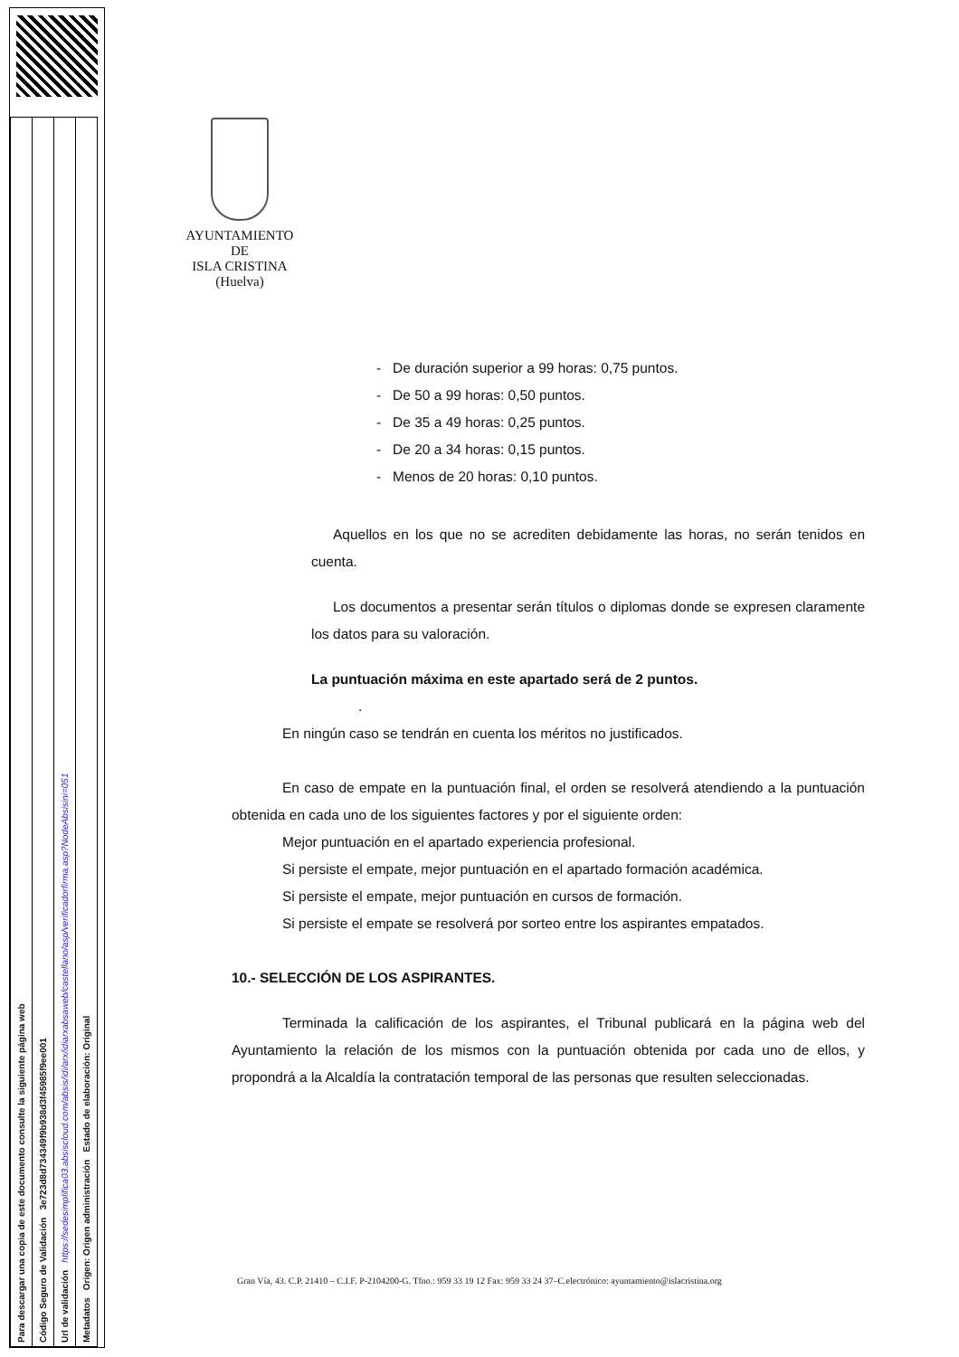| Para descargar una copia de este documento consulte la siguiente página web |
| Código Seguro de Validación 3e723d8d734349f9b938d3f45985f9ee001 |
| Url de validación https://sedesimplifica03.absiscloud.com/absis/idi/arx/idiarxabsaweb/castellano/asp/verificadorfirma.asp?NodeAbsisini=051 |
| Metadatos Origen: Origen administración Estado de elaboración: Original |
AYUNTAMIENTO
DE
ISLA CRISTINA
(Huelva)
- De duración superior a 99 horas: 0,75 puntos.
- De 50 a 99 horas: 0,50 puntos.
- De 35 a 49 horas: 0,25 puntos.
- De 20 a 34 horas: 0,15 puntos.
- Menos de 20 horas: 0,10 puntos.
Aquellos en los que no se acrediten debidamente las horas, no serán tenidos en cuenta.
Los documentos a presentar serán títulos o diplomas donde se expresen claramente los datos para su valoración.
La puntuación máxima en este apartado será de 2 puntos.
.
En ningún caso se tendrán en cuenta los méritos no justificados.
En caso de empate en la puntuación final, el orden se resolverá atendiendo a la puntuación obtenida en cada uno de los siguientes factores y por el siguiente orden:
Mejor puntuación en el apartado experiencia profesional.
Si persiste el empate, mejor puntuación en el apartado formación académica.
Si persiste el empate, mejor puntuación en cursos de formación.
Si persiste el empate se resolverá por sorteo entre los aspirantes empatados.
10.- SELECCIÓN DE LOS ASPIRANTES.
Terminada la calificación de los aspirantes, el Tribunal publicará en la página web del Ayuntamiento la relación de los mismos con la puntuación obtenida por cada uno de ellos, y propondrá a la Alcaldía la contratación temporal de las personas que resulten seleccionadas.
Gran Vía, 43. C.P. 21410 – C.I.F. P-2104200-G. Tfno.: 959 33 19 12 Fax: 959 33 24 37–C.electrónico: ayuntamiento@islacristina.org